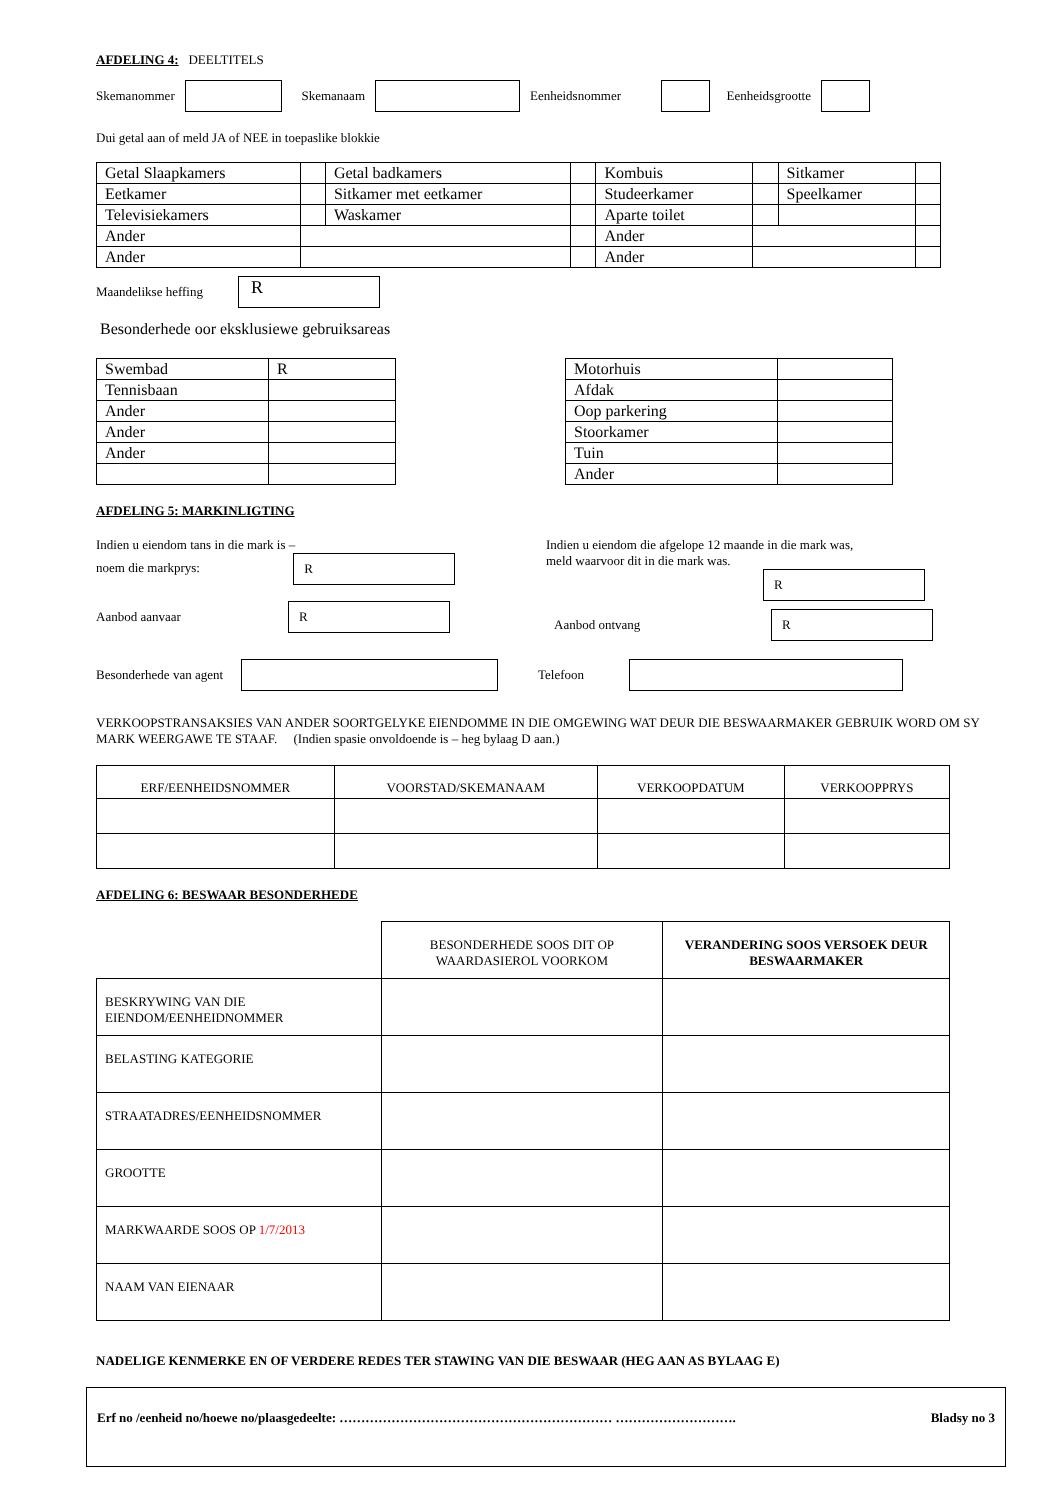AFDELING 4: DEELTITELS
Skemanommer Skemanaam Eenheidsnommer Eenheidsgrootte
Dui getal aan of meld JA of NEE in toepaslike blokkie
| Getal Slaapkamers | | Getal badkamers | | Kombuis | | Sitkamer | |
| Eetkamer | | Sitkamer met eetkamer | | Studeerkamer | | Speelkamer | |
| Televisiekamers | | Waskamer | | Aparte toilet | | | |
| Ander | | | | Ander | | | |
| Ander | | | | Ander | | | |
Maandelikse heffing R
Besonderhede oor eksklusiewe gebruiksareas
| Swembad | R |
| Tennisbaan | |
| Ander | |
| Ander | |
| Ander | |
| Motorhuis | |
| Afdak | |
| Oop parkering | |
| Stoorkamer | |
| Tuin | |
| Ander | |
AFDELING 5: MARKINLIGTING
Indien u eiendom tans in die mark is –
noem die markprys: R
Aanbod aanvaar R
Indien u eiendom die afgelope 12 maande in die mark was,
meld waarvoor dit in die mark was.
R
Aanbod ontvang R
Besonderhede van agent Telefoon
VERKOOPSTRANSAKSIES VAN ANDER SOORTGELYKE EIENDOMME IN DIE OMGEWING WAT DEUR DIE BESWAARMAKER GEBRUIK WORD OM SY MARK WEERGAWE TE STAAF. (Indien spasie onvoldoende is – heg bylaag D aan.)
| ERF/EENHEIDSNOMMER | VOORSTAD/SKEMANAAM | VERKOOPDATUM | VERKOOPPRYS |
AFDELING 6: BESWAAR BESONDERHEDE
| | BESONDERHEDE SOOS DIT OP WAARDASIEROL VOORKOM | VERANDERING SOOS VERSOEK DEUR BESWAARMAKER |
| BESKRYWING VAN DIE EIENDOM/EENHEIDNOMMER | | |
| BELASTING KATEGORIE | | |
| STRAATADRES/EENHEIDSNOMMER | | |
| GROOTTE | | |
| MARKWAARDE SOOS OP 1/7/2013 | | |
| NAAM VAN EIENAAR | | |
NADELIGE KENMERKE EN OF VERDERE REDES TER STAWING VAN DIE BESWAAR (HEG AAN AS BYLAAG E)
Erf no /eenheid no/hoewe no/plaasgedeelte: ……………………………………………………… ………………………. Bladsy no 3